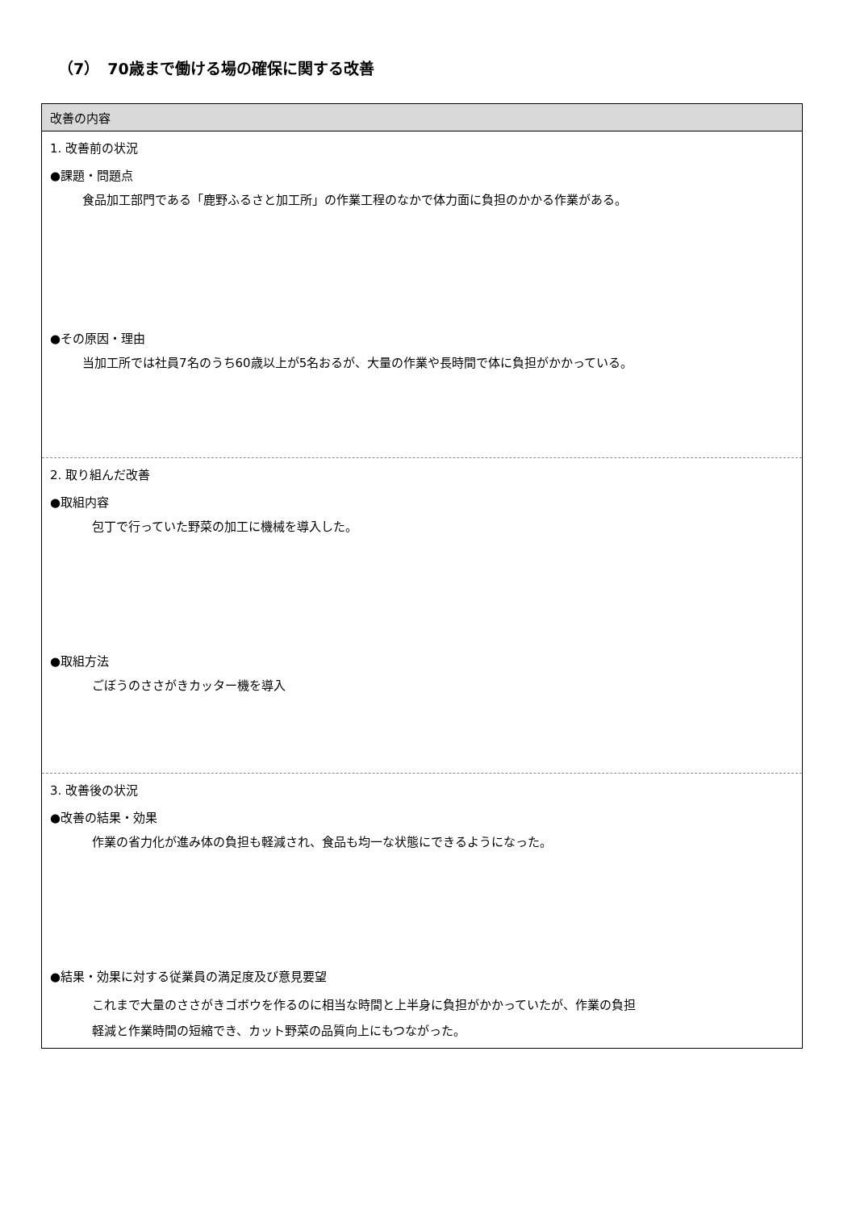（7）　70歳まで働ける場の確保に関する改善
改善の内容
1. 改善前の状況
●課題・問題点
食品加工部門である「鹿野ふるさと加工所」の作業工程のなかで体力面に負担のかかる作業がある。
●その原因・理由
当加工所では社員7名のうち60歳以上が5名おるが、大量の作業や長時間で体に負担がかかっている。
2. 取り組んだ改善
●取組内容
包丁で行っていた野菜の加工に機械を導入した。
●取組方法
ごぼうのささがきカッター機を導入
3. 改善後の状況
●改善の結果・効果
作業の省力化が進み体の負担も軽減され、食品も均一な状態にできるようになった。
●結果・効果に対する従業員の満足度及び意見要望
これまで大量のささがきゴボウを作るのに相当な時間と上半身に負担がかかっていたが、作業の負担
軽減と作業時間の短縮でき、カット野菜の品質向上にもつながった。